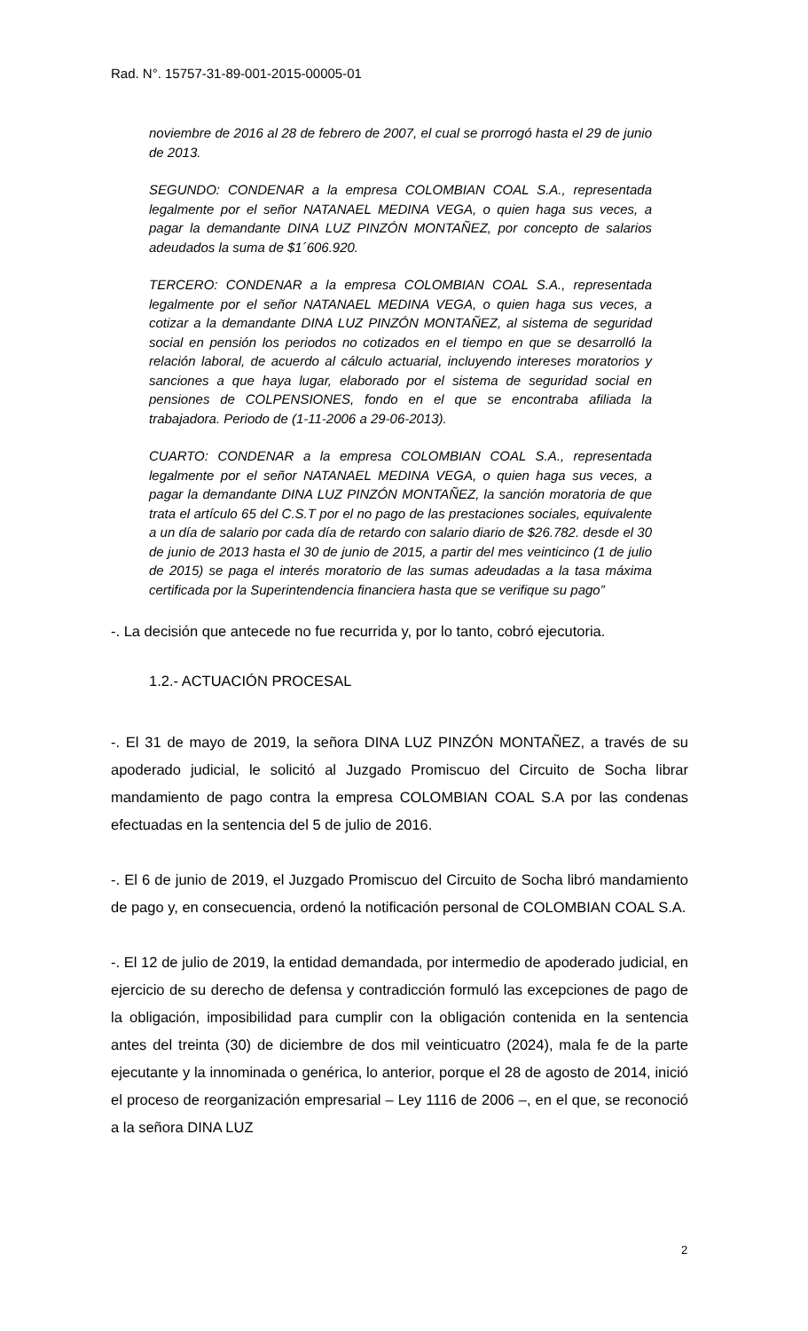Rad. N°. 15757-31-89-001-2015-00005-01
noviembre de 2016 al 28 de febrero de 2007, el cual se prorrogó hasta el 29 de junio de 2013.
SEGUNDO: CONDENAR a la empresa COLOMBIAN COAL S.A., representada legalmente por el señor NATANAEL MEDINA VEGA, o quien haga sus veces, a pagar la demandante DINA LUZ PINZÓN MONTAÑEZ, por concepto de salarios adeudados la suma de $1´606.920.
TERCERO: CONDENAR a la empresa COLOMBIAN COAL S.A., representada legalmente por el señor NATANAEL MEDINA VEGA, o quien haga sus veces, a cotizar a la demandante DINA LUZ PINZÓN MONTAÑEZ, al sistema de seguridad social en pensión los periodos no cotizados en el tiempo en que se desarrolló la relación laboral, de acuerdo al cálculo actuarial, incluyendo intereses moratorios y sanciones a que haya lugar, elaborado por el sistema de seguridad social en pensiones de COLPENSIONES, fondo en el que se encontraba afiliada la trabajadora. Periodo de (1-11-2006 a 29-06-2013).
CUARTO: CONDENAR a la empresa COLOMBIAN COAL S.A., representada legalmente por el señor NATANAEL MEDINA VEGA, o quien haga sus veces, a pagar la demandante DINA LUZ PINZÓN MONTAÑEZ, la sanción moratoria de que trata el artículo 65 del C.S.T por el no pago de las prestaciones sociales, equivalente a un día de salario por cada día de retardo con salario diario de $26.782. desde el 30 de junio de 2013 hasta el 30 de junio de 2015, a partir del mes veinticinco (1 de julio de 2015) se paga el interés moratorio de las sumas adeudadas a la tasa máxima certificada por la Superintendencia financiera hasta que se verifique su pago”
-. La decisión que antecede no fue recurrida y, por lo tanto, cobró ejecutoria.
1.2.- ACTUACIÓN PROCESAL
-. El 31 de mayo de 2019, la señora DINA LUZ PINZÓN MONTAÑEZ, a través de su apoderado judicial, le solicitó al Juzgado Promiscuo del Circuito de Socha librar mandamiento de pago contra la empresa COLOMBIAN COAL S.A por las condenas efectuadas en la sentencia del 5 de julio de 2016.
-. El 6 de junio de 2019, el Juzgado Promiscuo del Circuito de Socha libró mandamiento de pago y, en consecuencia, ordenó la notificación personal de COLOMBIAN COAL S.A.
-. El 12 de julio de 2019, la entidad demandada, por intermedio de apoderado judicial, en ejercicio de su derecho de defensa y contradicción formuló las excepciones de pago de la obligación, imposibilidad para cumplir con la obligación contenida en la sentencia antes del treinta (30) de diciembre de dos mil veinticuatro (2024), mala fe de la parte ejecutante y la innominada o genérica, lo anterior, porque el 28 de agosto de 2014, inició el proceso de reorganización empresarial – Ley 1116 de 2006 –, en el que, se reconoció a la señora DINA LUZ
2